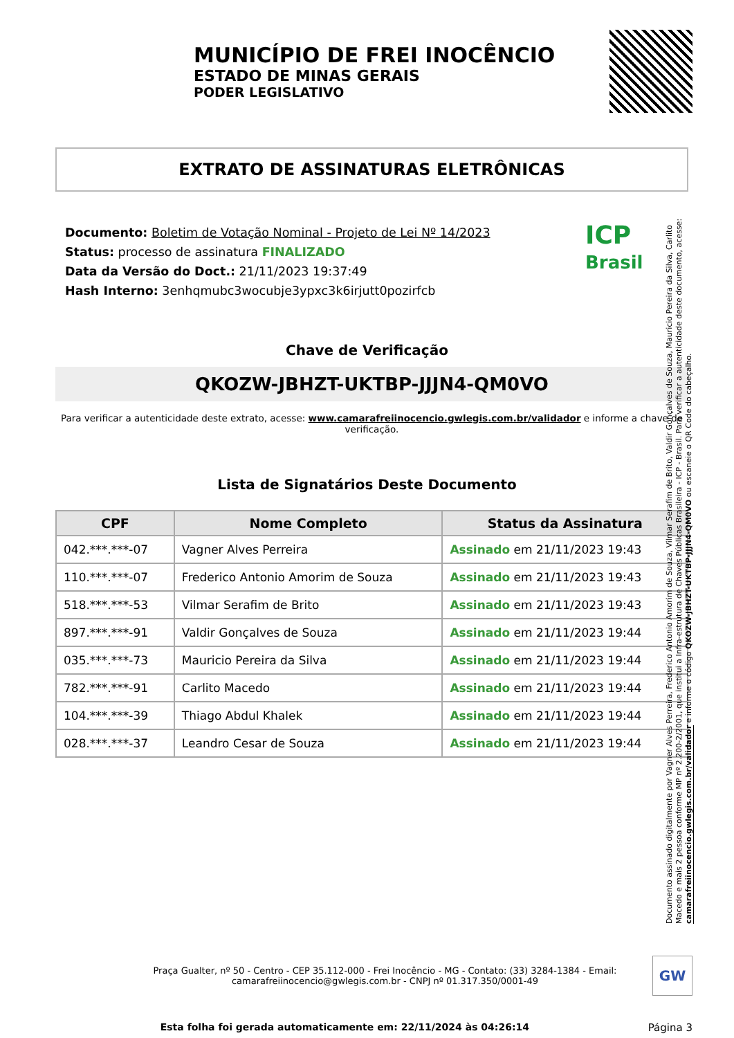MUNICÍPIO DE FREI INOCÊNCIO
ESTADO DE MINAS GERAIS
PODER LEGISLATIVO
EXTRATO DE ASSINATURAS ELETRÔNICAS
Documento: Boletim de Votação Nominal - Projeto de Lei Nº 14/2023
Status: processo de assinatura FINALIZADO
Data da Versão do Doct.: 21/11/2023 19:37:49
Hash Interno: 3enhqmubc3wocubje3ypxc3k6irjutt0pozirfcb
ICP
Brasil
Chave de Verificação
QKOZW-JBHZT-UKTBP-JJJN4-QM0VO
Para verificar a autenticidade deste extrato, acesse: www.camarafreiinocencio.gwlegis.com.br/validador e informe a chave de verificação.
Lista de Signatários Deste Documento
| CPF | Nome Completo | Status da Assinatura |
| --- | --- | --- |
| 042.***.***-07 | Vagner Alves Perreira | Assinado em 21/11/2023 19:43 |
| 110.***.***-07 | Frederico Antonio Amorim de Souza | Assinado em 21/11/2023 19:43 |
| 518.***.***-53 | Vilmar Serafim de Brito | Assinado em 21/11/2023 19:43 |
| 897.***.***-91 | Valdir Gonçalves de Souza | Assinado em 21/11/2023 19:44 |
| 035.***.***-73 | Mauricio Pereira da Silva | Assinado em 21/11/2023 19:44 |
| 782.***.***-91 | Carlito Macedo | Assinado em 21/11/2023 19:44 |
| 104.***.***-39 | Thiago Abdul Khalek | Assinado em 21/11/2023 19:44 |
| 028.***.***-37 | Leandro Cesar de Souza | Assinado em 21/11/2023 19:44 |
Documento assinado digitalmente por Vagner Alves Perreira, Frederico Antonio Amorim de Souza, Vilmar Serafim de Brito, Valdir Gonçalves de Souza, Mauricio Pereira da Silva, Carlito Macedo e mais 2 pessoa conforme MP nº 2.200-2/2001, que institui a Infra-estrutura de Chaves Públicas Brasileira - ICP - Brasil. Para verificar a autenticidade deste documento, acesse: camarafreiinocencio.gwlegis.com.br/validador e informe o código QKOZW-JBHZT-UKTBP-JJJN4-QM0VO ou escaneie o QR Code do cabeçalho.
Praça Gualter, nº 50 - Centro - CEP 35.112-000 - Frei Inocêncio - MG - Contato: (33) 3284-1384 - Email: camarafreiinocencio@gwlegis.com.br - CNPJ nº 01.317.350/0001-49
GW
Esta folha foi gerada automaticamente em: 22/11/2024 às 04:26:14 Página 3